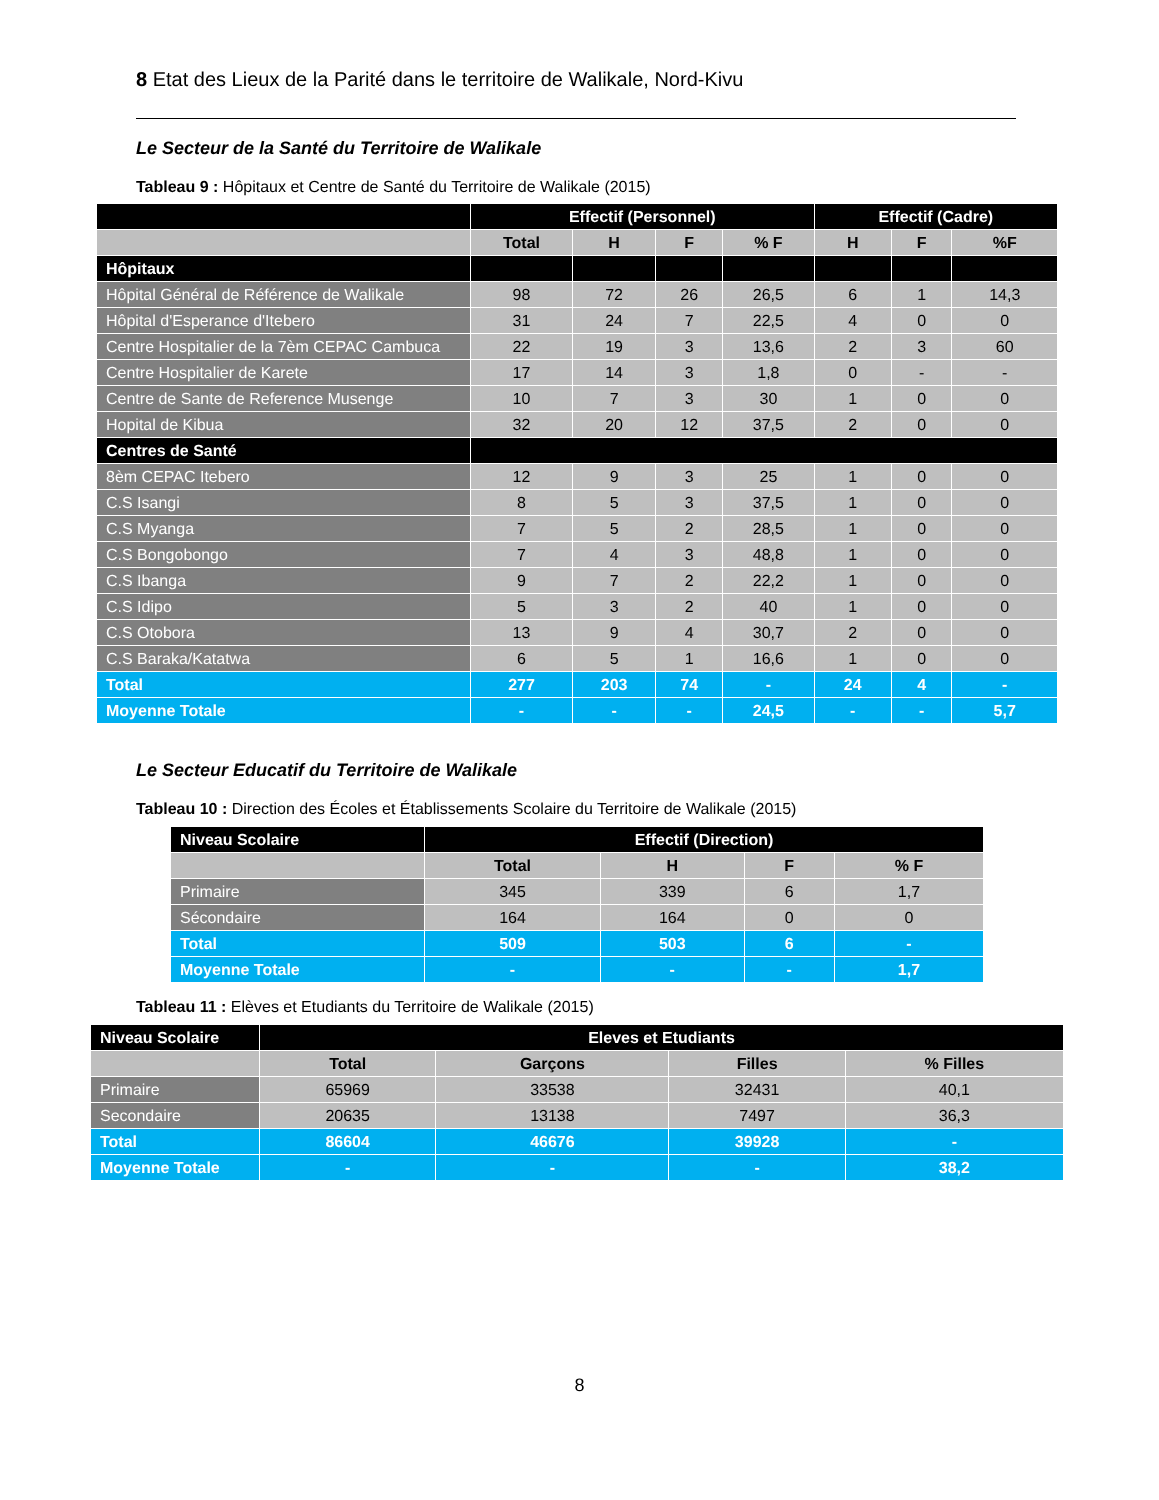8 Etat des Lieux de la Parité dans le territoire de Walikale, Nord-Kivu
Le Secteur de la Santé du Territoire de Walikale
Tableau 9 : Hôpitaux et Centre de Santé du Territoire de Walikale (2015)
| | Effectif (Personnel) | | | | Effectif (Cadre) | | |
| --- | --- | --- | --- | --- | --- | --- | --- |
| | Total | H | F | % F | H | F | %F |
| Hôpitaux | | | | | | | |
| Hôpital Général de Référence de Walikale | 98 | 72 | 26 | 26,5 | 6 | 1 | 14,3 |
| Hôpital d'Esperance d'Itebero | 31 | 24 | 7 | 22,5 | 4 | 0 | 0 |
| Centre Hospitalier de la 7èm CEPAC Cambuca | 22 | 19 | 3 | 13,6 | 2 | 3 | 60 |
| Centre Hospitalier de Karete | 17 | 14 | 3 | 1,8 | 0 | - | - |
| Centre de Sante de Reference Musenge | 10 | 7 | 3 | 30 | 1 | 0 | 0 |
| Hopital de Kibua | 32 | 20 | 12 | 37,5 | 2 | 0 | 0 |
| Centres de Santé | | | | | | | |
| 8èm CEPAC Itebero | 12 | 9 | 3 | 25 | 1 | 0 | 0 |
| C.S Isangi | 8 | 5 | 3 | 37,5 | 1 | 0 | 0 |
| C.S Myanga | 7 | 5 | 2 | 28,5 | 1 | 0 | 0 |
| C.S Bongobongo | 7 | 4 | 3 | 48,8 | 1 | 0 | 0 |
| C.S Ibanga | 9 | 7 | 2 | 22,2 | 1 | 0 | 0 |
| C.S Idipo | 5 | 3 | 2 | 40 | 1 | 0 | 0 |
| C.S Otobora | 13 | 9 | 4 | 30,7 | 2 | 0 | 0 |
| C.S Baraka/Katatwa | 6 | 5 | 1 | 16,6 | 1 | 0 | 0 |
| Total | 277 | 203 | 74 | - | 24 | 4 | - |
| Moyenne Totale | - | - | - | 24,5 | - | - | 5,7 |
Le Secteur Educatif du Territoire de Walikale
Tableau 10 : Direction des Écoles et Établissements Scolaire du Territoire de Walikale (2015)
| Niveau Scolaire | Effectif (Direction) | | | |
| --- | --- | --- | --- | --- |
| | Total | H | F | % F |
| Primaire | 345 | 339 | 6 | 1,7 |
| Sécondaire | 164 | 164 | 0 | 0 |
| Total | 509 | 503 | 6 | - |
| Moyenne Totale | - | - | - | 1,7 |
Tableau 11 : Elèves et Etudiants du Territoire de Walikale (2015)
| Niveau Scolaire | Eleves et Etudiants | | | |
| --- | --- | --- | --- | --- |
| | Total | Garçons | Filles | % Filles |
| Primaire | 65969 | 33538 | 32431 | 40,1 |
| Secondaire | 20635 | 13138 | 7497 | 36,3 |
| Total | 86604 | 46676 | 39928 | - |
| Moyenne Totale | - | - | - | 38,2 |
8